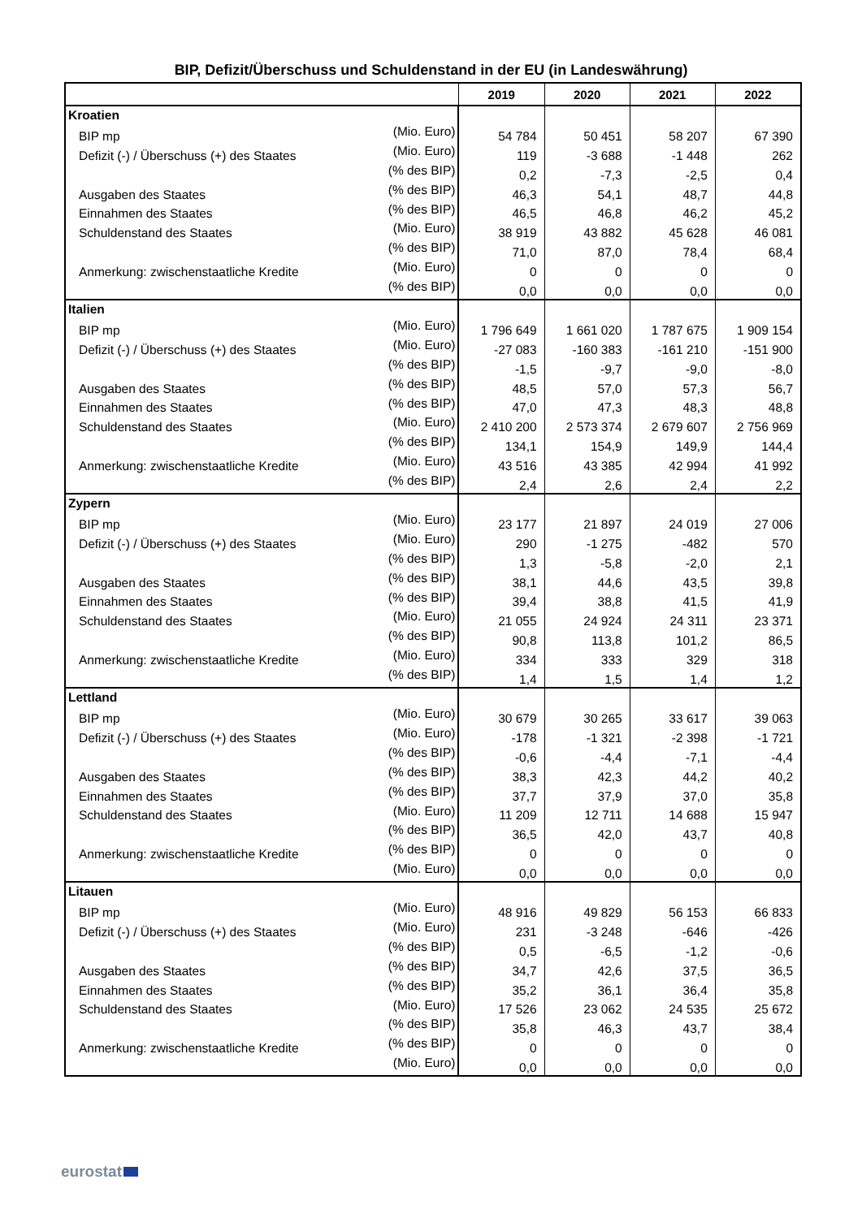BIP, Defizit/Überschuss und Schuldenstand in der EU (in Landeswährung)
| | | 2019 | 2020 | 2021 | 2022 |
| --- | --- | --- | --- | --- | --- |
| Kroatien | | | | | |
| BIP mp | (Mio. Euro) | 54 784 | 50 451 | 58 207 | 67 390 |
| Defizit (-) / Überschuss (+) des Staates | (Mio. Euro) | 119 | -3 688 | -1 448 | 262 |
| | (% des BIP) | 0,2 | -7,3 | -2,5 | 0,4 |
| Ausgaben des Staates | (% des BIP) | 46,3 | 54,1 | 48,7 | 44,8 |
| Einnahmen des Staates | (% des BIP) | 46,5 | 46,8 | 46,2 | 45,2 |
| Schuldenstand des Staates | (Mio. Euro) | 38 919 | 43 882 | 45 628 | 46 081 |
| | (% des BIP) | 71,0 | 87,0 | 78,4 | 68,4 |
| Anmerkung: zwischenstaatliche Kredite | (Mio. Euro) | 0 | 0 | 0 | 0 |
| | (% des BIP) | 0,0 | 0,0 | 0,0 | 0,0 |
| Italien | | | | | |
| BIP mp | (Mio. Euro) | 1 796 649 | 1 661 020 | 1 787 675 | 1 909 154 |
| Defizit (-) / Überschuss (+) des Staates | (Mio. Euro) | -27 083 | -160 383 | -161 210 | -151 900 |
| | (% des BIP) | -1,5 | -9,7 | -9,0 | -8,0 |
| Ausgaben des Staates | (% des BIP) | 48,5 | 57,0 | 57,3 | 56,7 |
| Einnahmen des Staates | (% des BIP) | 47,0 | 47,3 | 48,3 | 48,8 |
| Schuldenstand des Staates | (Mio. Euro) | 2 410 200 | 2 573 374 | 2 679 607 | 2 756 969 |
| | (% des BIP) | 134,1 | 154,9 | 149,9 | 144,4 |
| Anmerkung: zwischenstaatliche Kredite | (Mio. Euro) | 43 516 | 43 385 | 42 994 | 41 992 |
| | (% des BIP) | 2,4 | 2,6 | 2,4 | 2,2 |
| Zypern | | | | | |
| BIP mp | (Mio. Euro) | 23 177 | 21 897 | 24 019 | 27 006 |
| Defizit (-) / Überschuss (+) des Staates | (Mio. Euro) | 290 | -1 275 | -482 | 570 |
| | (% des BIP) | 1,3 | -5,8 | -2,0 | 2,1 |
| Ausgaben des Staates | (% des BIP) | 38,1 | 44,6 | 43,5 | 39,8 |
| Einnahmen des Staates | (% des BIP) | 39,4 | 38,8 | 41,5 | 41,9 |
| Schuldenstand des Staates | (Mio. Euro) | 21 055 | 24 924 | 24 311 | 23 371 |
| | (% des BIP) | 90,8 | 113,8 | 101,2 | 86,5 |
| Anmerkung: zwischenstaatliche Kredite | (Mio. Euro) | 334 | 333 | 329 | 318 |
| | (% des BIP) | 1,4 | 1,5 | 1,4 | 1,2 |
| Lettland | | | | | |
| BIP mp | (Mio. Euro) | 30 679 | 30 265 | 33 617 | 39 063 |
| Defizit (-) / Überschuss (+) des Staates | (Mio. Euro) | -178 | -1 321 | -2 398 | -1 721 |
| | (% des BIP) | -0,6 | -4,4 | -7,1 | -4,4 |
| Ausgaben des Staates | (% des BIP) | 38,3 | 42,3 | 44,2 | 40,2 |
| Einnahmen des Staates | (% des BIP) | 37,7 | 37,9 | 37,0 | 35,8 |
| Schuldenstand des Staates | (Mio. Euro) | 11 209 | 12 711 | 14 688 | 15 947 |
| | (% des BIP) | 36,5 | 42,0 | 43,7 | 40,8 |
| Anmerkung: zwischenstaatliche Kredite | (% des BIP) | 0 | 0 | 0 | 0 |
| | (Mio. Euro) | 0,0 | 0,0 | 0,0 | 0,0 |
| Litauen | | | | | |
| BIP mp | (Mio. Euro) | 48 916 | 49 829 | 56 153 | 66 833 |
| Defizit (-) / Überschuss (+) des Staates | (Mio. Euro) | 231 | -3 248 | -646 | -426 |
| | (% des BIP) | 0,5 | -6,5 | -1,2 | -0,6 |
| Ausgaben des Staates | (% des BIP) | 34,7 | 42,6 | 37,5 | 36,5 |
| Einnahmen des Staates | (% des BIP) | 35,2 | 36,1 | 36,4 | 35,8 |
| Schuldenstand des Staates | (Mio. Euro) | 17 526 | 23 062 | 24 535 | 25 672 |
| | (% des BIP) | 35,8 | 46,3 | 43,7 | 38,4 |
| Anmerkung: zwischenstaatliche Kredite | (% des BIP) | 0 | 0 | 0 | 0 |
| | (Mio. Euro) | 0,0 | 0,0 | 0,0 | 0,0 |
eurostat